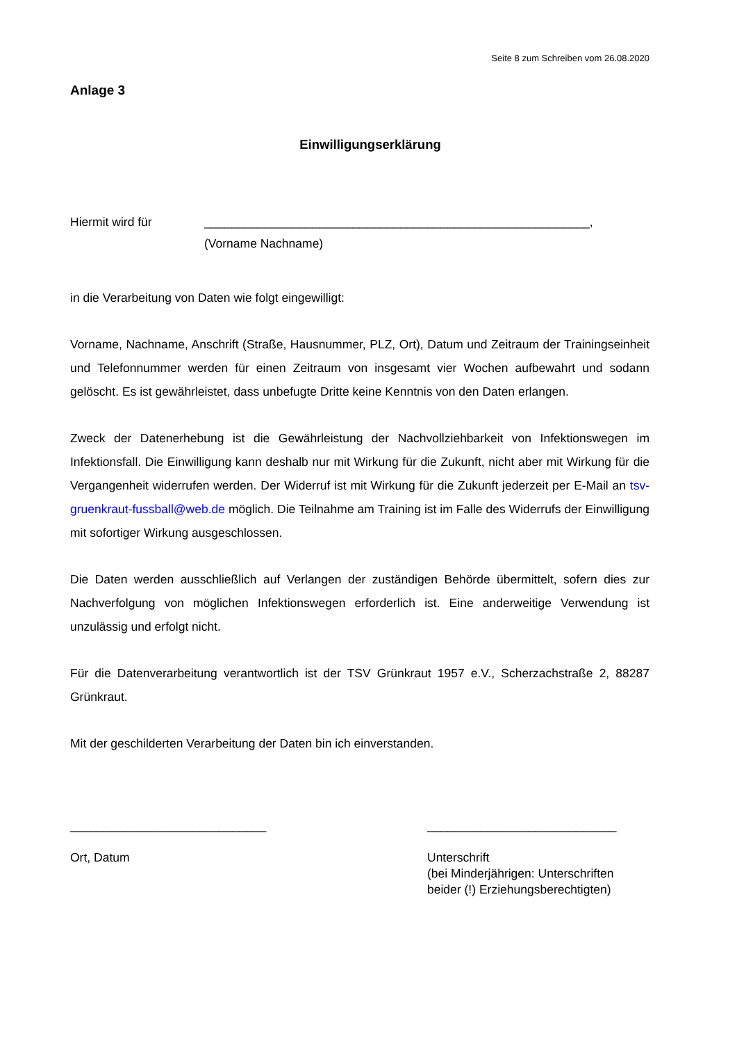Seite 8 zum Schreiben vom 26.08.2020
Anlage 3
Einwilligungserklärung
Hiermit wird für _________________________________________________________,
(Vorname Nachname)
in die Verarbeitung von Daten wie folgt eingewilligt:
Vorname, Nachname, Anschrift (Straße, Hausnummer, PLZ, Ort), Datum und Zeitraum der Trainingseinheit und Telefonnummer werden für einen Zeitraum von insgesamt vier Wochen aufbewahrt und sodann gelöscht. Es ist gewährleistet, dass unbefugte Dritte keine Kenntnis von den Daten erlangen.
Zweck der Datenerhebung ist die Gewährleistung der Nachvollziehbarkeit von Infektionswegen im Infektionsfall. Die Einwilligung kann deshalb nur mit Wirkung für die Zukunft, nicht aber mit Wirkung für die Vergangenheit widerrufen werden. Der Widerruf ist mit Wirkung für die Zukunft jederzeit per E-Mail an tsv-gruenkraut-fussball@web.de möglich. Die Teilnahme am Training ist im Falle des Widerrufs der Einwilligung mit sofortiger Wirkung ausgeschlossen.
Die Daten werden ausschließlich auf Verlangen der zuständigen Behörde übermittelt, sofern dies zur Nachverfolgung von möglichen Infektionswegen erforderlich ist. Eine anderweitige Verwendung ist unzulässig und erfolgt nicht.
Für die Datenverarbeitung verantwortlich ist der TSV Grünkraut 1957 e.V., Scherzachstraße 2, 88287 Grünkraut.
Mit der geschilderten Verarbeitung der Daten bin ich einverstanden.
_____________________________
Ort, Datum
____________________________
Unterschrift
(bei Minderjährigen: Unterschriften beider (!) Erziehungsberechtigten)